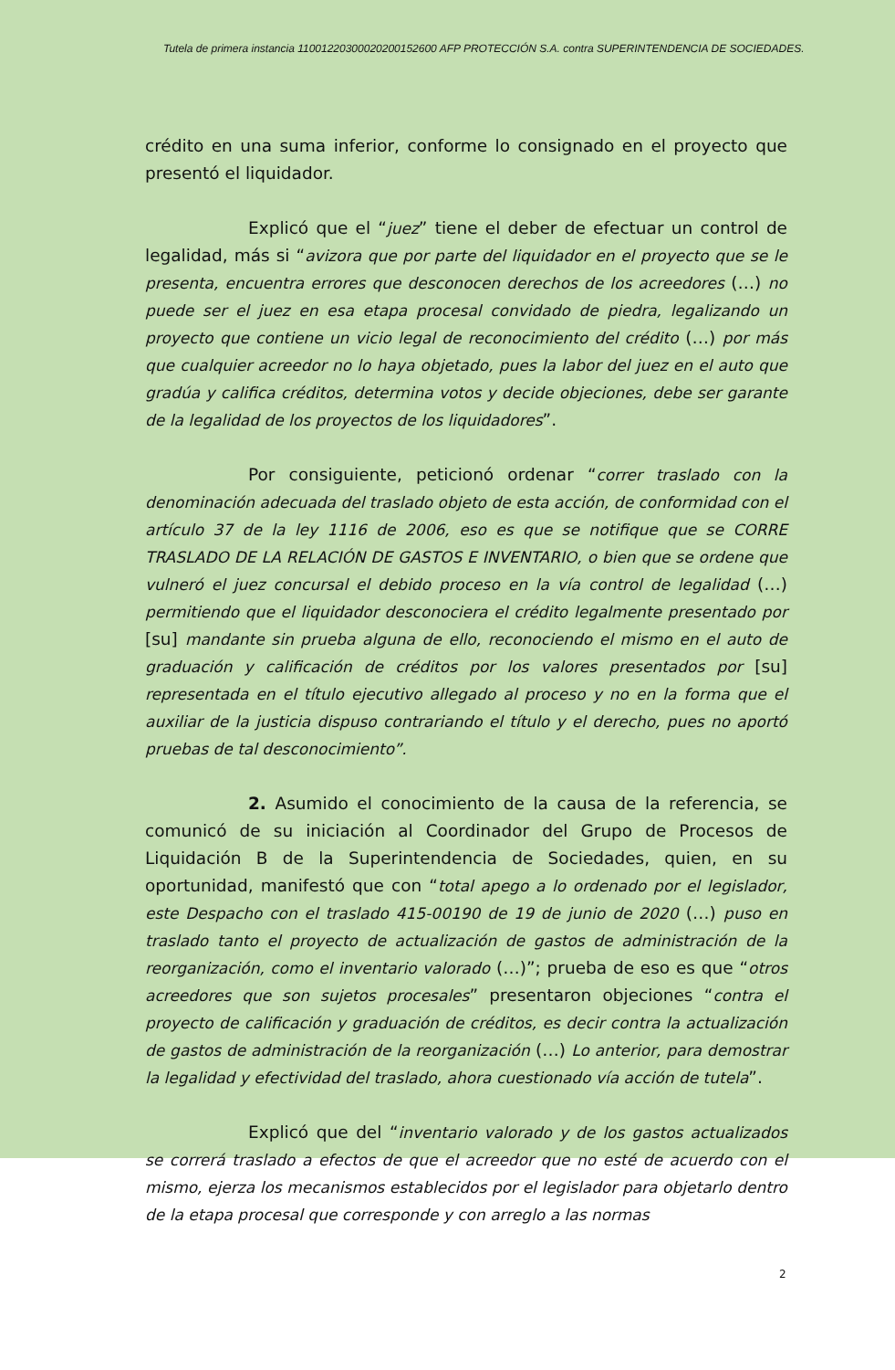Tutela de primera instancia 11001220300020200152600 AFP PROTECCIÓN S.A. contra SUPERINTENDENCIA DE SOCIEDADES.
crédito en una suma inferior, conforme lo consignado en el proyecto que presentó el liquidador.
Explicó que el “juez” tiene el deber de efectuar un control de legalidad, más si “avizora que por parte del liquidador en el proyecto que se le presenta, encuentra errores que desconocen derechos de los acreedores (…) no puede ser el juez en esa etapa procesal convidado de piedra, legalizando un proyecto que contiene un vicio legal de reconocimiento del crédito (…) por más que cualquier acreedor no lo haya objetado, pues la labor del juez en el auto que gradúa y califica créditos, determina votos y decide objeciones, debe ser garante de la legalidad de los proyectos de los liquidadores”.
Por consiguiente, peticionó ordenar “correr traslado con la denominación adecuada del traslado objeto de esta acción, de conformidad con el artículo 37 de la ley 1116 de 2006, eso es que se notifique que se CORRE TRASLADO DE LA RELACIÓN DE GASTOS E INVENTARIO, o bien que se ordene que vulneró el juez concursal el debido proceso en la vía control de legalidad (…) permitiendo que el liquidador desconociera el crédito legalmente presentado por [su] mandante sin prueba alguna de ello, reconociendo el mismo en el auto de graduación y calificación de créditos por los valores presentados por [su] representada en el título ejecutivo allegado al proceso y no en la forma que el auxiliar de la justicia dispuso contrariando el título y el derecho, pues no aportó pruebas de tal desconocimiento”.
2. Asumido el conocimiento de la causa de la referencia, se comunicó de su iniciación al Coordinador del Grupo de Procesos de Liquidación B de la Superintendencia de Sociedades, quien, en su oportunidad, manifestó que con “total apego a lo ordenado por el legislador, este Despacho con el traslado 415-00190 de 19 de junio de 2020 (…) puso en traslado tanto el proyecto de actualización de gastos de administración de la reorganización, como el inventario valorado (…)”; prueba de eso es que “otros acreedores que son sujetos procesales” presentaron objeciones “contra el proyecto de calificación y graduación de créditos, es decir contra la actualización de gastos de administración de la reorganización (…) Lo anterior, para demostrar la legalidad y efectividad del traslado, ahora cuestionado vía acción de tutela”.
Explicó que del “inventario valorado y de los gastos actualizados se correrá traslado a efectos de que el acreedor que no esté de acuerdo con el mismo, ejerza los mecanismos establecidos por el legislador para objetarlo dentro de la etapa procesal que corresponde y con arreglo a las normas
2